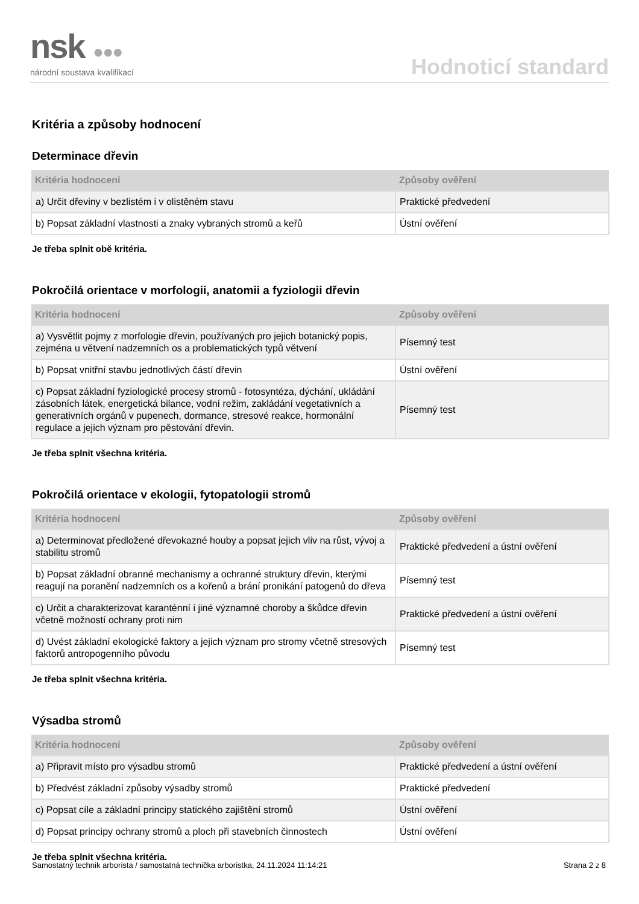nsk ●●●
národní soustava kvalifikací
Hodnoticí standard
Kritéria a způsoby hodnocení
Determinace dřevin
| Kritéria hodnocení | Způsoby ověření |
| --- | --- |
| a) Určit dřeviny v bezlistém i v olistěném stavu | Praktické předvedení |
| b) Popsat základní vlastnosti a znaky vybraných stromů a keřů | Ústní ověření |
Je třeba splnit obě kritéria.
Pokročilá orientace v morfologii, anatomii a fyziologii dřevin
| Kritéria hodnocení | Způsoby ověření |
| --- | --- |
| a) Vysvětlit pojmy z morfologie dřevin, používaných pro jejich botanický popis, zejména u větvení nadzemních os a problematických typů větvení | Písemný test |
| b) Popsat vnitřní stavbu jednotlivých částí dřevin | Ústní ověření |
| c) Popsat základní fyziologické procesy stromů - fotosyntéza, dýchání, ukládání zásobních látek, energetická bilance, vodní režim, zakládání vegetativních a generativních orgánů v pupenech, dormance, stresové reakce, hormonální regulace a jejich význam pro pěstování dřevin. | Písemný test |
Je třeba splnit všechna kritéria.
Pokročilá orientace v ekologii, fytopatologii stromů
| Kritéria hodnocení | Způsoby ověření |
| --- | --- |
| a) Determinovat předložené dřevokazné houby a popsat jejich vliv na růst, vývoj a stabilitu stromů | Praktické předvedení a ústní ověření |
| b) Popsat základní obranné mechanismy a ochranné struktury dřevin, kterými reagují na poranění nadzemních os a kořenů a brání pronikání patogenů do dřeva | Písemný test |
| c) Určit a charakterizovat karanténní i jiné významné choroby a škůdce dřevin včetně možností ochrany proti nim | Praktické předvedení a ústní ověření |
| d) Uvést základní ekologické faktory a jejich význam pro stromy včetně stresových faktorů antropogenního původu | Písemný test |
Je třeba splnit všechna kritéria.
Výsadba stromů
| Kritéria hodnocení | Způsoby ověření |
| --- | --- |
| a) Připravit místo pro výsadbu stromů | Praktické předvedení a ústní ověření |
| b) Předvést základní způsoby výsadby stromů | Praktické předvedení |
| c) Popsat cíle a základní principy statického zajištění stromů | Ústní ověření |
| d) Popsat principy ochrany stromů a ploch při stavebních činnostech | Ústní ověření |
Je třeba splnit všechna kritéria.
Samostatný technik arborista / samostatná technička arboristka, 24.11.2024 11:14:21 Strana 2 z 8